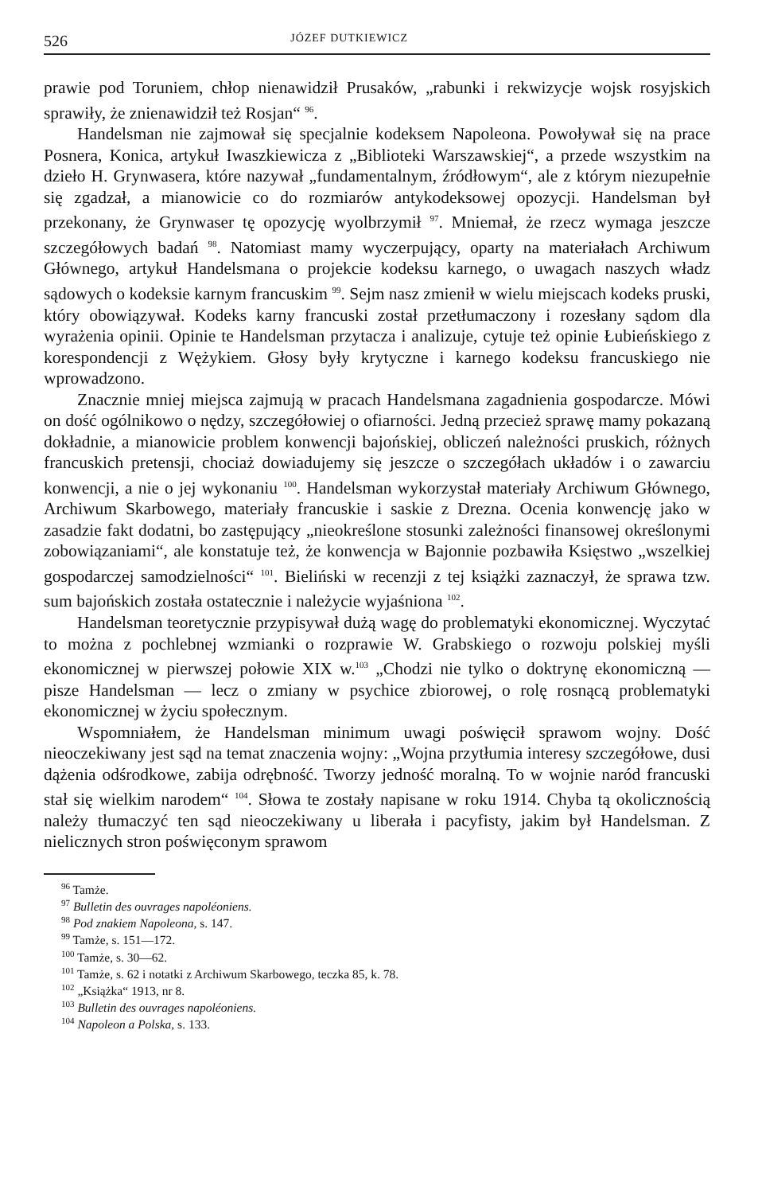526 JÓZEF DUTKIEWICZ
prawie pod Toruniem, chłop nienawidził Prusaków, „rabunki i rekwizycje wojsk rosyjskich sprawiły, że znienawidził też Rosjan“ <sup>96</sup>.
Handelsman nie zajmował się specjalnie kodeksem Napoleona. Powoływał się na prace Posnera, Konica, artykuł Iwaszkiewicza z „Biblioteki Warszawskiej“, a przede wszystkim na dzieło H. Grynwasera, które nazywał „fundamentalnym, źródłowym“, ale z którym niezupełnie się zgadzał, a mianowicie co do rozmiarów antykodeksowej opozycji. Handelsman był przekonany, że Grynwaser tę opozycję wyolbrzymił <sup>97</sup>. Mniemał, że rzecz wymaga jeszcze szczegółowych badań <sup>98</sup>. Natomiast mamy wyczerpujący, oparty na materiałach Archiwum Głównego, artykuł Handelsmana o projekcie kodeksu karnego, o uwagach naszych władz sądowych o kodeksie karnym francuskim <sup>99</sup>. Sejm nasz zmienił w wielu miejscach kodeks pruski, który obowiązywał. Kodeks karny francuski został przetłumaczony i rozesłany sądom dla wyrażenia opinii. Opinie te Handelsman przytacza i analizuje, cytuje też opinie Łubieńskiego z korespondencji z Wężykiem. Głosy były krytyczne i karnego kodeksu francuskiego nie wprowadzono.
Znacznie mniej miejsca zajmują w pracach Handelsmana zagadnienia gospodarcze. Mówi on dość ogólnikowo o nędzy, szczegółowiej o ofiarności. Jedną przecież sprawę mamy pokazaną dokładnie, a mianowicie problem konwencji bajońskiej, obliczeń należności pruskich, różnych francuskich pretensji, chociaż dowiadujemy się jeszcze o szczegółach układów i o zawarciu konwencji, a nie o jej wykonaniu <sup>100</sup>. Handelsman wykorzystał materiały Archiwum Głównego, Archiwum Skarbowego, materiały francuskie i saskie z Drezna. Ocenia konwencję jako w zasadzie fakt dodatni, bo zastępujący „nieokreślone stosunki zależności finansowej określonymi zobowiązaniami“, ale konstatuje też, że konwencja w Bajonnie pozbawiła Księstwo „wszelkiej gospodarczej samodzielności“ <sup>101</sup>. Bieliński w recenzji z tej książki zaznaczył, że sprawa tzw. sum bajońskich została ostatecznie i należycie wyjaśniona <sup>102</sup>.
Handelsman teoretycznie przypisywał dużą wagę do problematyki ekonomicznej. Wyczytać to można z pochlebnej wzmianki o rozprawie W. Grabskiego o rozwoju polskiej myśli ekonomicznej w pierwszej połowie XIX w.<sup>103</sup> „Chodzi nie tylko o doktrynę ekonomiczną — pisze Handelsman — lecz o zmiany w psychice zbiorowej, o rolę rosnącą problematyki ekonomicznej w życiu społecznym.
Wspomniałem, że Handelsman minimum uwagi poświęcił sprawom wojny. Dość nieoczekiwany jest sąd na temat znaczenia wojny: „Wojna przytłumia interesy szczegółowe, dusi dążenia odśrodkowe, zabija odrębność. Tworzy jedność moralną. To w wojnie naród francuski stał się wielkim narodem“ <sup>104</sup>. Słowa te zostały napisane w roku 1914. Chyba tą okolicznością należy tłumaczyć ten sąd nieoczekiwany u liberała i pacyfisty, jakim był Handelsman. Z nielicznych stron poświęconym sprawom
<sup>96</sup> Tamże.
<sup>97</sup> Bulletin des ouvrages napoléoniens.
<sup>98</sup> Pod znakiem Napoleona, s. 147.
<sup>99</sup> Tamże, s. 151—172.
<sup>100</sup> Tamże, s. 30—62.
<sup>101</sup> Tamże, s. 62 i notatki z Archiwum Skarbowego, teczka 85, k. 78.
<sup>102</sup> „Książka“ 1913, nr 8.
<sup>103</sup> Bulletin des ouvrages napoléoniens.
<sup>104</sup> Napoleon a Polska, s. 133.